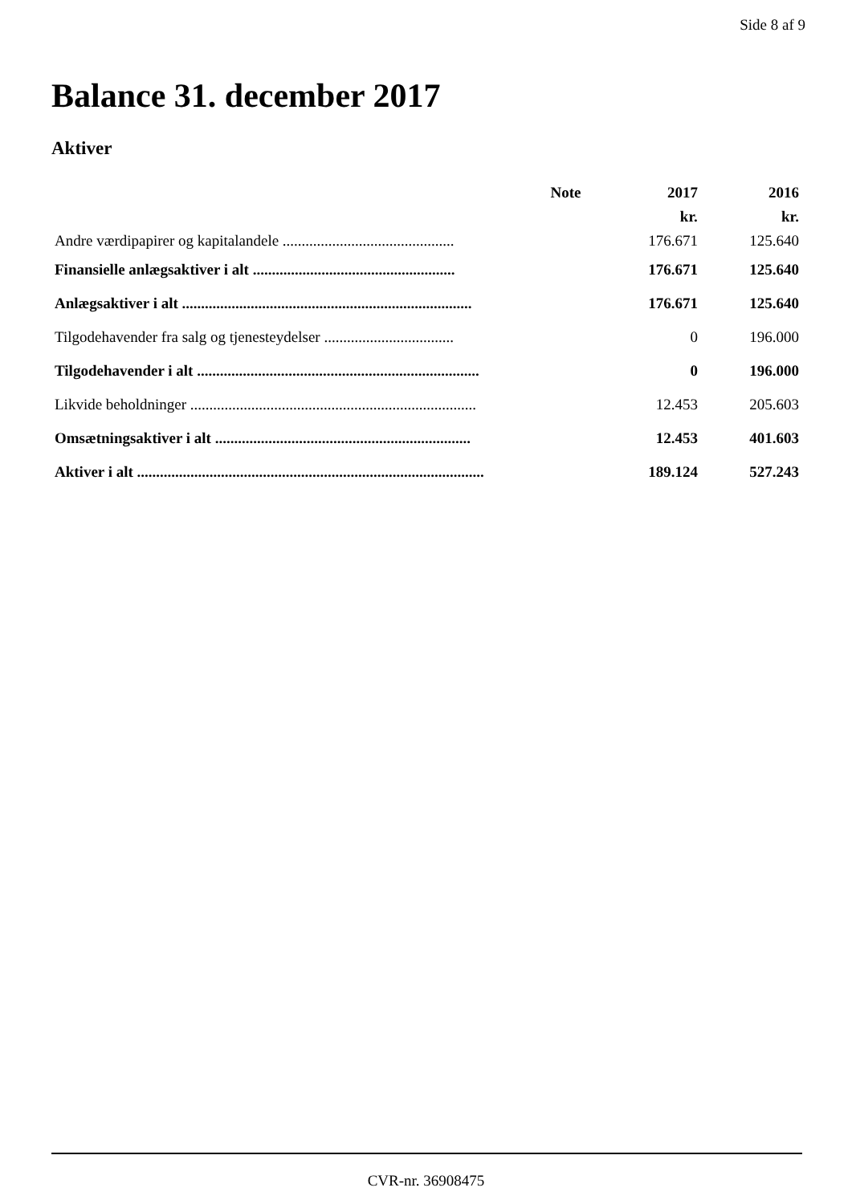Side 8 af 9
Balance 31. december 2017
Aktiver
| | Note | 2017 | 2016 |
| --- | --- | --- | --- |
| | | kr. | kr. |
| Andre værdipapirer og kapitalandele ............................................. | | 176.671 | 125.640 |
| Finansielle anlægsaktiver i alt ..................................................... | | 176.671 | 125.640 |
| Anlægsaktiver i alt ............................................................................ | | 176.671 | 125.640 |
| Tilgodehavender fra salg og tjenesteydelser .................................. | | 0 | 196.000 |
| Tilgodehavender i alt .......................................................................... | | 0 | 196.000 |
| Likvide beholdninger ........................................................................... | | 12.453 | 205.603 |
| Omsætningsaktiver i alt ................................................................... | | 12.453 | 401.603 |
| Aktiver i alt ........................................................................................... | | 189.124 | 527.243 |
CVR-nr. 36908475